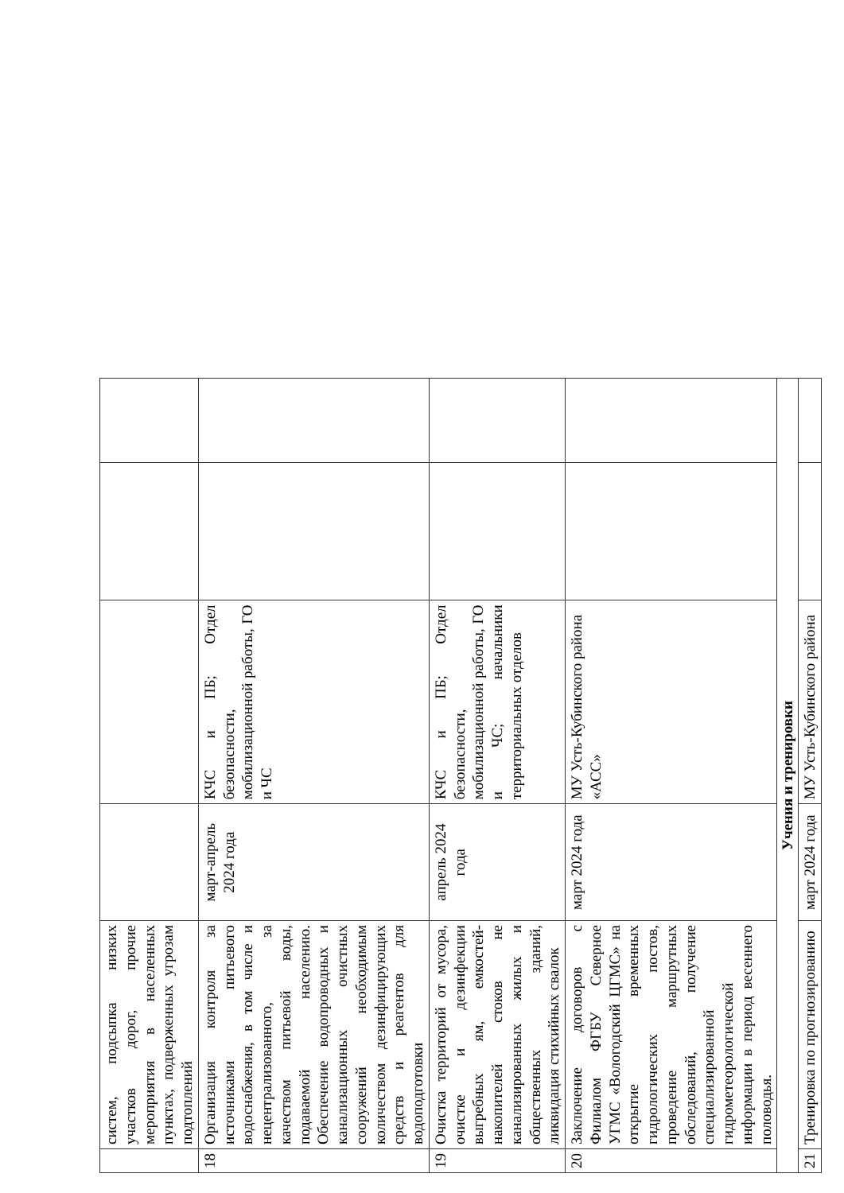| | систем, подсыпка низких участков дорог, прочие мероприятия в населенных пунктах, подверженных угрозам подтоплений | | | | |
| 18 | Организация контроля за источниками питьевого водоснабжения, в том числе и нецентрализованного, за качеством питьевой воды, подаваемой населению. Обеспечение водопроводных и канализационных очистных сооружений необходимым количеством дезинфицирующих средств и реагентов для водоподготовки | март-апрель 2024 года | КЧС и ПБ; Отдел безопасности, мобилизационной работы, ГО и ЧС | | |
| 19 | Очистка территорий от мусора, очистке и дезинфекции выгребных ям, емкостей-накопителей стоков не канализированных жилых и общественных зданий, ликвидация стихийных свалок | апрель 2024 года | КЧС и ПБ; Отдел безопасности, мобилизационной работы, ГО и ЧС; начальники территориальных отделов | | |
| 20 | Заключение договоров с Филиалом ФГБУ Северное УГМС «Вологодский ЦГМС» на открытие временных гидрологических постов, проведение маршрутных обследований, получение специализированной гидрометеорологической информации в период весеннего половодья. | март 2024 года | МУ Усть-Кубинского района «АСС» | | |
| Учения и тренировки | | | | | |
| 21 | Тренировка по прогнозированию | март 2024 года | МУ Усть-Кубинского района | | |